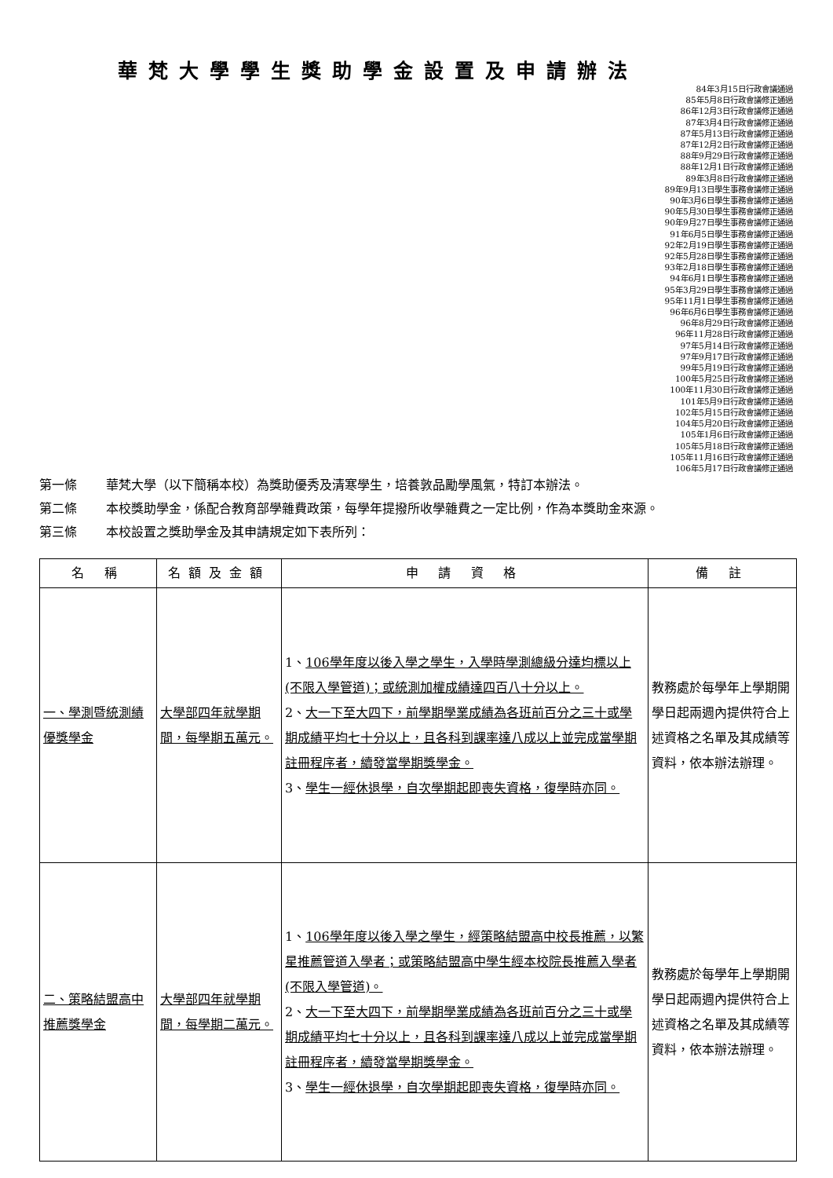華梵大學學生獎助學金設置及申請辦法
84年3月15日行政會議通過
85年5月8日行政會議修正通過
86年12月3日行政會議修正通過
87年3月4日行政會議修正通過
87年5月13日行政會議修正通過
87年12月2日行政會議修正通過
88年9月29日行政會議修正通過
88年12月1日行政會議修正通過
89年3月8日行政會議修正通過
89年9月13日學生事務會議修正通過
90年3月6日學生事務會議修正通過
90年5月30日學生事務會議修正通過
90年9月27日學生事務會議修正通過
91年6月5日學生事務會議修正通過
92年2月19日學生事務會議修正通過
92年5月28日學生事務會議修正通過
93年2月18日學生事務會議修正通過
94年6月1日學生事務會議修正通過
95年3月29日學生事務會議修正通過
95年11月1日學生事務會議修正通過
96年6月6日學生事務會議修正通過
96年8月29日行政會議修正通過
96年11月28日行政會議修正通過
97年5月14日行政會議修正通過
97年9月17日行政會議修正通過
99年5月19日行政會議修正通過
100年5月25日行政會議修正通過
100年11月30日行政會議修正通過
101年5月9日行政會議修正通過
102年5月15日行政會議修正通過
104年5月20日行政會議修正通過
105年1月6日行政會議修正通過
105年5月18日行政會議修正通過
105年11月16日行政會議修正通過
106年5月17日行政會議修正通過
第一條 華梵大學（以下簡稱本校）為獎助優秀及清寒學生，培養敦品勵學風氣，特訂本辦法。
第二條 本校獎助學金，係配合教育部學雜費政策，每學年提撥所收學雜費之一定比例，作為本獎助金來源。
第三條 本校設置之獎助學金及其申請規定如下表所列：
| 名 稱 | 名額及金額 | 申 請 資 格 | 備 註 |
| --- | --- | --- | --- |
| 一、學測暨統測績優獎學金 | 大學部四年就學期間，每學期五萬元。 | 1、 106學年度以後入學之學生，入學時學測總級分達均標以上(不限入學管道)；或統測加權成績達四百八十分以上。 2、 大一下至大四下，前學期學業成績為各班前百分之三十或學期成績平均七十分以上，且各科到課率達八成以上並完成當學期註冊程序者，續發當學期獎學金。 3、 學生一經休退學，自次學期起即喪失資格，復學時亦同。 | 教務處於每學年上學期開學日起兩週內提供符合上述資格之名單及其成績等資料，依本辦法辦理。 |
| 二、策略結盟高中推薦獎學金 | 大學部四年就學期間，每學期二萬元。 | 1、 106學年度以後入學之學生，經策略結盟高中校長推薦，以繁星推薦管道入學者；或策略結盟高中學生經本校院長推薦入學者(不限入學管道)。 2、 大一下至大四下，前學期學業成績為各班前百分之三十或學期成績平均七十分以上，且各科到課率達八成以上並完成當學期註冊程序者，續發當學期獎學金。 3、 學生一經休退學，自次學期起即喪失資格，復學時亦同。 | 教務處於每學年上學期開學日起兩週內提供符合上述資格之名單及其成績等資料，依本辦法辦理。 |